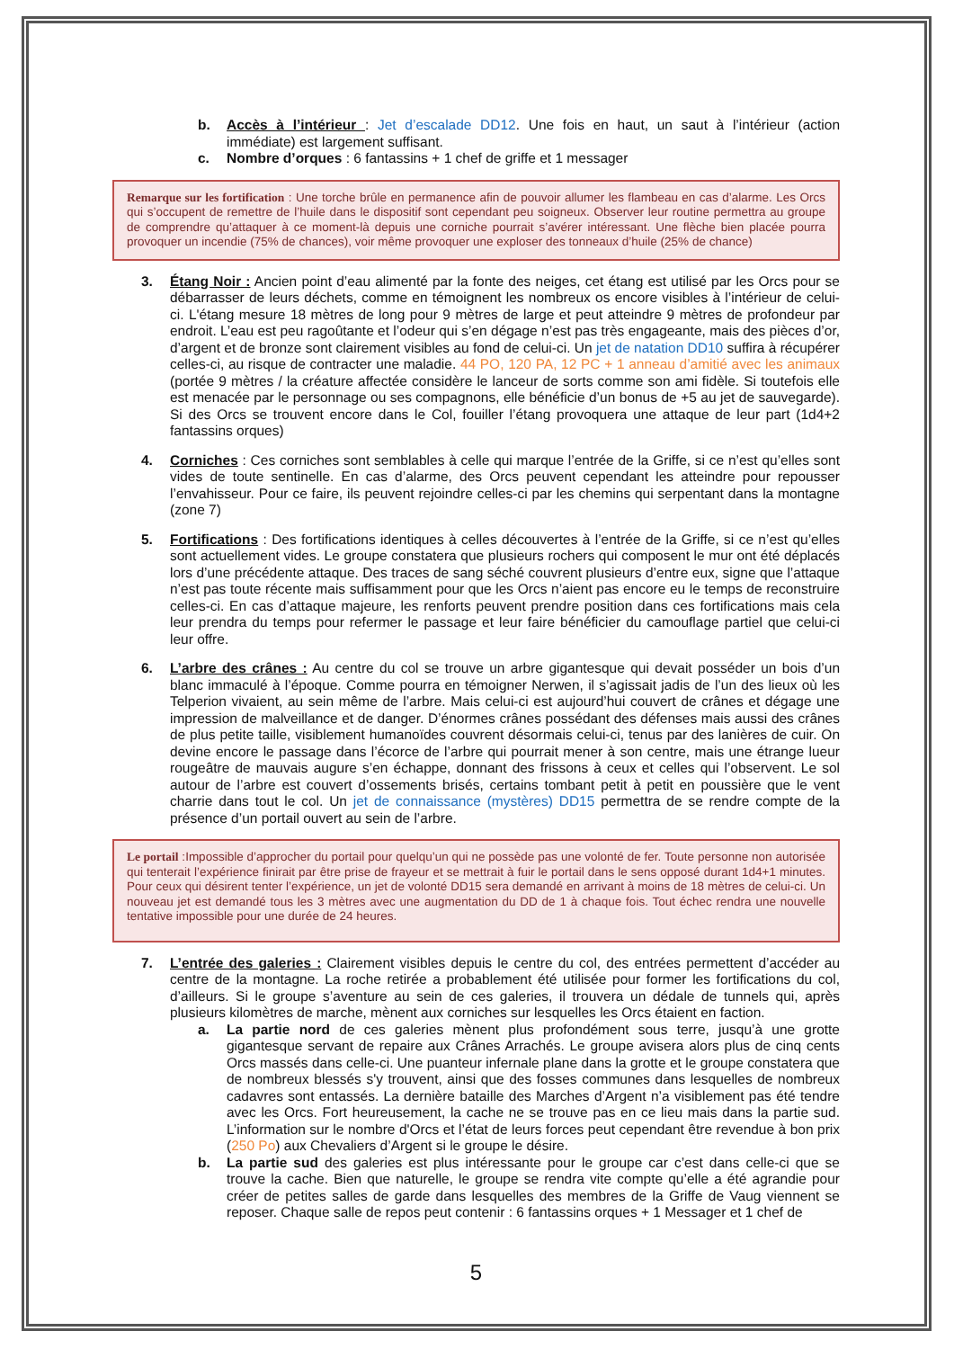b. Accès à l’intérieur : Jet d’escalade DD12. Une fois en haut, un saut à l’intérieur (action immédiate) est largement suffisant.
c. Nombre d’orques : 6 fantassins + 1 chef de griffe et 1 messager
Remarque sur les fortification : Une torche brûle en permanence afin de pouvoir allumer les flambeau en cas d’alarme. Les Orcs qui s’occupent de remettre de l’huile dans le dispositif sont cependant peu soigneux. Observer leur routine permettra au groupe de comprendre qu’attaquer à ce moment-là depuis une corniche pourrait s’avérer intéressant. Une flèche bien placée pourra provoquer un incendie (75% de chances), voir même provoquer une exploser des tonneaux d’huile (25% de chance)
3. Étang Noir : Ancien point d’eau alimenté par la fonte des neiges, cet étang est utilisé par les Orcs pour se débarrasser de leurs déchets, comme en témoignent les nombreux os encore visibles à l’intérieur de celui-ci. L'étang mesure 18 mètres de long pour 9 mètres de large et peut atteindre 9 mètres de profondeur par endroit. L’eau est peu ragoûtante et l’odeur qui s’en dégage n’est pas très engageante, mais des pièces d’or, d’argent et de bronze sont clairement visibles au fond de celui-ci. Un jet de natation DD10 suffira à récupérer celles-ci, au risque de contracter une maladie. 44 PO, 120 PA, 12 PC + 1 anneau d’amitié avec les animaux (portée 9 mètres / la créature affectée considère le lanceur de sorts comme son ami fidèle. Si toutefois elle est menacée par le personnage ou ses compagnons, elle bénéficie d’un bonus de +5 au jet de sauvegarde). Si des Orcs se trouvent encore dans le Col, fouiller l’étang provoquera une attaque de leur part (1d4+2 fantassins orques)
4. Corniches : Ces corniches sont semblables à celle qui marque l’entrée de la Griffe, si ce n’est qu’elles sont vides de toute sentinelle. En cas d’alarme, des Orcs peuvent cependant les atteindre pour repousser l’envahisseur. Pour ce faire, ils peuvent rejoindre celles-ci par les chemins qui serpentant dans la montagne (zone 7)
5. Fortifications : Des fortifications identiques à celles découvertes à l’entrée de la Griffe, si ce n’est qu’elles sont actuellement vides. Le groupe constatera que plusieurs rochers qui composent le mur ont été déplacés lors d’une précédente attaque. Des traces de sang séché couvrent plusieurs d’entre eux, signe que l’attaque n’est pas toute récente mais suffisamment pour que les Orcs n’aient pas encore eu le temps de reconstruire celles-ci. En cas d’attaque majeure, les renforts peuvent prendre position dans ces fortifications mais cela leur prendra du temps pour refermer le passage et leur faire bénéficier du camouflage partiel que celui-ci leur offre.
6. L’arbre des crânes : Au centre du col se trouve un arbre gigantesque qui devait posséder un bois d’un blanc immaculé à l’époque. Comme pourra en témoigner Nerwen, il s’agissait jadis de l’un des lieux où les Telperion vivaient, au sein même de l’arbre. Mais celui-ci est aujourd’hui couvert de crânes et dégage une impression de malveillance et de danger. D’énormes crânes possédant des défenses mais aussi des crânes de plus petite taille, visiblement humanoïdes couvrent désormais celui-ci, tenus par des lanières de cuir. On devine encore le passage dans l’écorce de l’arbre qui pourrait mener à son centre, mais une étrange lueur rougeâtre de mauvais augure s’en échappe, donnant des frissons à ceux et celles qui l’observent. Le sol autour de l’arbre est couvert d’ossements brisés, certains tombant petit à petit en poussière que le vent charrie dans tout le col. Un jet de connaissance (mystères) DD15 permettra de se rendre compte de la présence d’un portail ouvert au sein de l’arbre.
Le portail :Impossible d’approcher du portail pour quelqu’un qui ne possède pas une volonté de fer. Toute personne non autorisée qui tenterait l’expérience finirait par être prise de frayeur et se mettrait à fuir le portail dans le sens opposé durant 1d4+1 minutes. Pour ceux qui désirent tenter l’expérience, un jet de volonté DD15 sera demandé en arrivant à moins de 18 mètres de celui-ci. Un nouveau jet est demandé tous les 3 mètres avec une augmentation du DD de 1 à chaque fois. Tout échec rendra une nouvelle tentative impossible pour une durée de 24 heures.
7. L’entrée des galeries : Clairement visibles depuis le centre du col, des entrées permettent d’accéder au centre de la montagne. La roche retirée a probablement été utilisée pour former les fortifications du col, d’ailleurs. Si le groupe s’aventure au sein de ces galeries, il trouvera un dédale de tunnels qui, après plusieurs kilomètres de marche, mènent aux corniches sur lesquelles les Orcs étaient en faction.
a. La partie nord de ces galeries mènent plus profondément sous terre, jusqu’à une grotte gigantesque servant de repaire aux Crânes Arrachés. Le groupe avisera alors plus de cinq cents Orcs massés dans celle-ci. Une puanteur infernale plane dans la grotte et le groupe constatera que de nombreux blessés s'y trouvent, ainsi que des fosses communes dans lesquelles de nombreux cadavres sont entassés. La dernière bataille des Marches d’Argent n’a visiblement pas été tendre avec les Orcs. Fort heureusement, la cache ne se trouve pas en ce lieu mais dans la partie sud. L’information sur le nombre d'Orcs et l’état de leurs forces peut cependant être revendue à bon prix (250 Po) aux Chevaliers d’Argent si le groupe le désire.
b. La partie sud des galeries est plus intéressante pour le groupe car c’est dans celle-ci que se trouve la cache. Bien que naturelle, le groupe se rendra vite compte qu’elle a été agrandie pour créer de petites salles de garde dans lesquelles des membres de la Griffe de Vaug viennent se reposer. Chaque salle de repos peut contenir : 6 fantassins orques + 1 Messager et 1 chef de
5